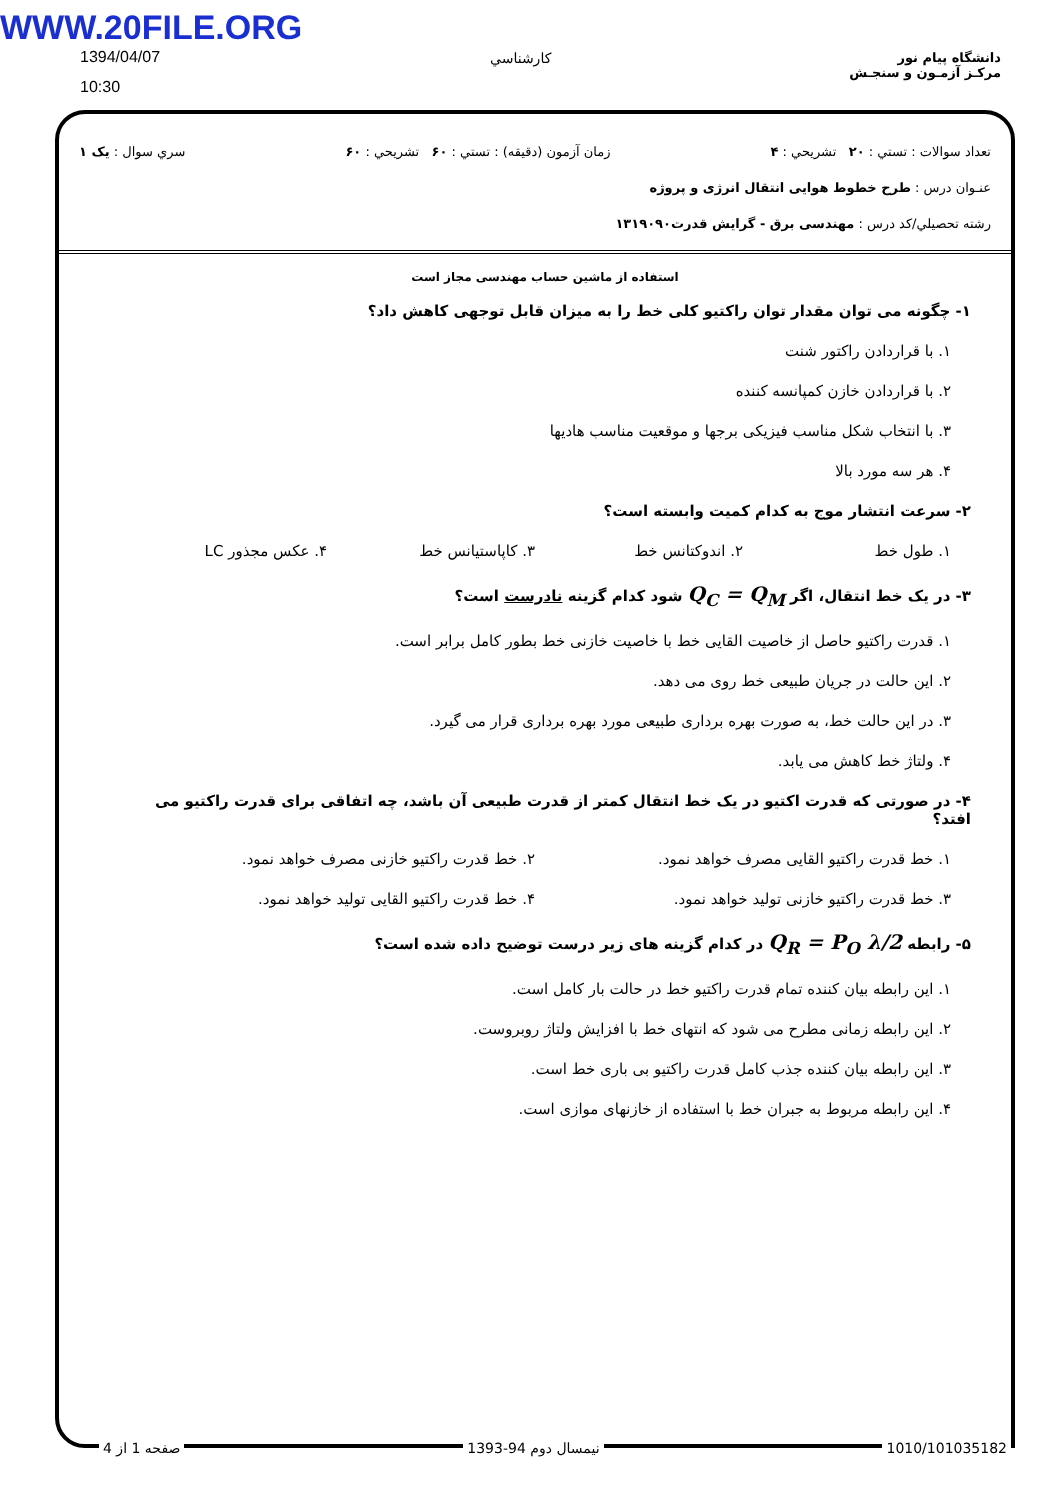WWW.20FILE.ORG
1394/04/07
10:30
كارشناسي
دانشگاه پیام نور
مرکـز آزمـون و سنجـش
تعداد سوالات : تستي : ۲۰ تشريحي : ۴ زمان آزمون (دقيقه) : تستي : ۶۰ تشريحي : ۶۰ سري سوال : یک ۱
عنـوان درس : طرح خطوط هوایی انتقال انرژی و پروژه
رشته تحصيلي/كد درس : مهندسی برق - گرایش قدرت۱۳۱۹۰۹۰
استفاده از ماشین حساب مهندسی مجاز است
۱- چگونه می توان مقدار توان راکتیو کلی خط را به میزان قابل توجهی کاهش داد؟
۱. با قراردادن راکتور شنت
۲. با قراردادن خازن کمپانسه کننده
۳. با انتخاب شکل مناسب فیزیکی برجها و موقعیت مناسب هادیها
۴. هر سه مورد بالا
۲- سرعت انتشار موج به کدام کمیت وابسته است؟
۱. طول خط ۲. اندوکتانس خط ۳. کاپاستیانس خط ۴. عکس مجذور LC
۳- در یک خط انتقال، اگر Q<sub>C</sub> = Q<sub>M</sub> شود کدام گزینه نادرست است؟
۱. قدرت راکتیو حاصل از خاصیت القایی خط با خاصیت خازنی خط بطور کامل برابر است.
۲. این حالت در جریان طبیعی خط روی می دهد.
۳. در این حالت خط، به صورت بهره برداری طبیعی مورد بهره برداری قرار می گیرد.
۴. ولتاژ خط کاهش می یابد.
۴- در صورتی که قدرت اکتیو در یک خط انتقال کمتر از قدرت طبیعی آن باشد، چه اتفاقی برای قدرت راکتیو می افتد؟
۱. خط قدرت راکتیو القایی مصرف خواهد نمود. ۲. خط قدرت راکتیو خازنی مصرف خواهد نمود.
۳. خط قدرت راکتیو خازنی تولید خواهد نمود. ۴. خط قدرت راکتیو القایی تولید خواهد نمود.
۵- رابطه Q<sub>R</sub> = P<sub>O</sub> λ/2 در کدام گزینه های زیر درست توضیح داده شده است؟
۱. این رابطه بیان کننده تمام قدرت راکتیو خط در حالت بار کامل است.
۲. این رابطه زمانی مطرح می شود که انتهای خط با افزایش ولتاژ روبروست.
۳. این رابطه بیان کننده جذب کامل قدرت راکتیو بی باری خط است.
۴. این رابطه مربوط به جبران خط با استفاده از خازنهای موازی است.
صفحه 1 از 4 نیمسال دوم 94-1393 1010/101035182